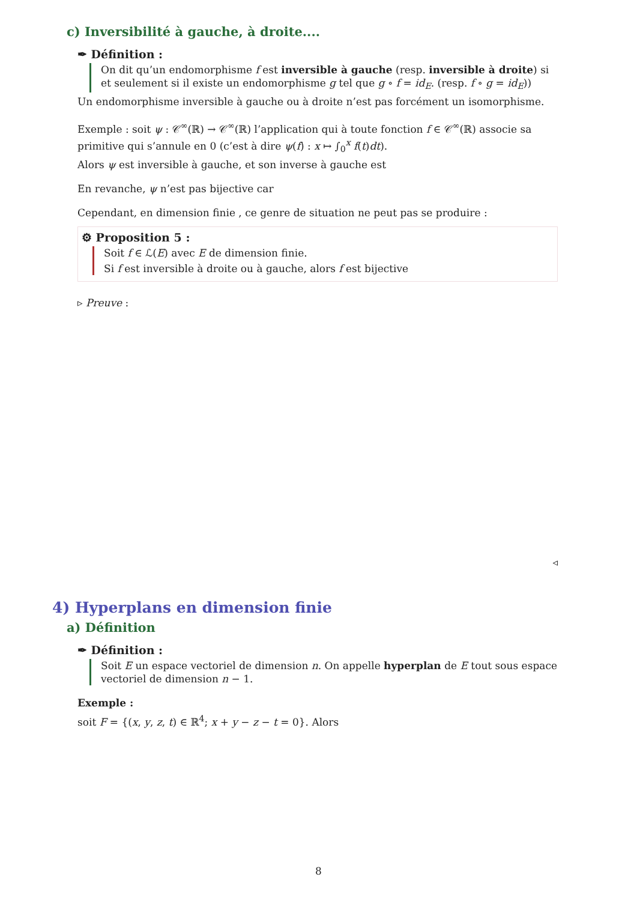c) Inversibilité à gauche, à droite....
✒ Définition :
On dit qu’un endomorphisme f est inversible à gauche (resp. inversible à droite) si et seulement si il existe un endomorphisme g tel que g ∘ f = id<sub>E</sub>. (resp. f ∘ g = id<sub>E</sub>))
Un endomorphisme inversible à gauche ou à droite n’est pas forcément un isomorphisme.
Exemple : soit ψ : 𝒞<sup>∞</sup>(ℝ) → 𝒞<sup>∞</sup>(ℝ) l’application qui à toute fonction f ∈ 𝒞<sup>∞</sup>(ℝ) associe sa primitive qui s’annule en 0 (c’est à dire ψ(f) : x ↦ ∫<sub>0</sub><sup>x</sup> f(t)dt).
Alors ψ est inversible à gauche, et son inverse à gauche est
En revanche, ψ n’est pas bijective car
Cependant, en dimension finie , ce genre de situation ne peut pas se produire :
⚙ Proposition 5 :
Soit f ∈ ℒ(E) avec E de dimension finie.
Si f est inversible à droite ou à gauche, alors f est bijective
▹ Preuve :
◃
4) Hyperplans en dimension finie
a) Définition
✒ Définition :
Soit E un espace vectoriel de dimension n. On appelle hyperplan de E tout sous espace vectoriel de dimension n − 1.
Exemple :
soit F = {(x, y, z, t) ∈ ℝ<sup>4</sup>; x + y − z − t = 0}. Alors
8